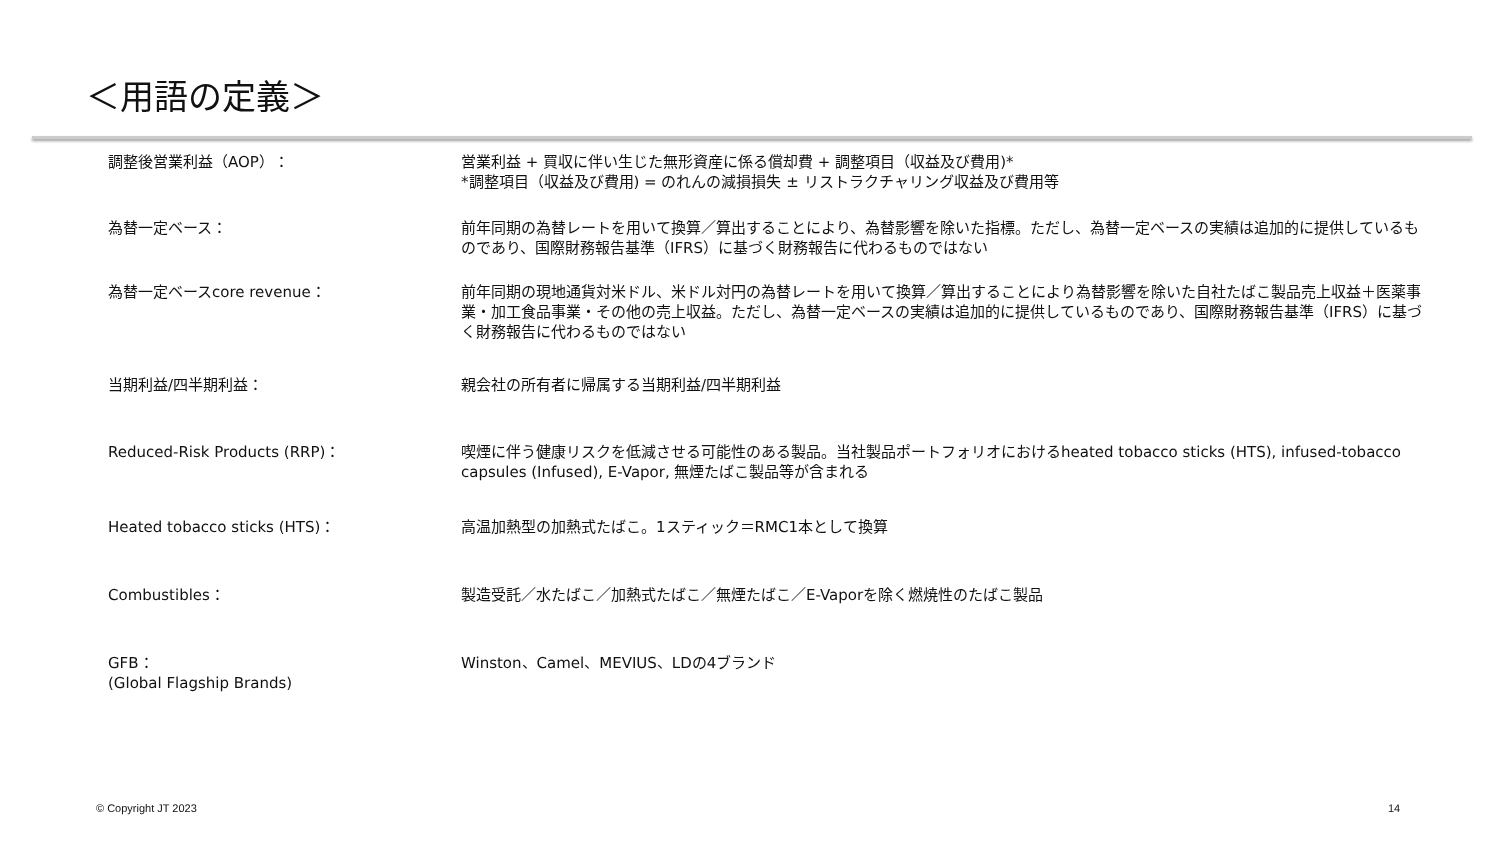＜用語の定義＞
| 調整後営業利益（AOP）： | 営業利益 + 買収に伴い生じた無形資産に係る償却費 + 調整項目（収益及び費用)* *調整項目（収益及び費用) = のれんの減損損失 ± リストラクチャリング収益及び費用等 |
| 為替一定ベース： | 前年同期の為替レートを用いて換算／算出することにより、為替影響を除いた指標。ただし、為替一定ベースの実績は追加的に提供しているものであり、国際財務報告基準（IFRS）に基づく財務報告に代わるものではない |
| 為替一定ベースcore revenue： | 前年同期の現地通貨対米ドル、米ドル対円の為替レートを用いて換算／算出することにより為替影響を除いた自社たばこ製品売上収益＋医薬事業・加工食品事業・その他の売上収益。ただし、為替一定ベースの実績は追加的に提供しているものであり、国際財務報告基準（IFRS）に基づく財務報告に代わるものではない |
| 当期利益/四半期利益： | 親会社の所有者に帰属する当期利益/四半期利益 |
| Reduced-Risk Products (RRP)： | 喫煙に伴う健康リスクを低減させる可能性のある製品。当社製品ポートフォリオにおけるheated tobacco sticks (HTS), infused-tobacco capsules (Infused), E-Vapor, 無煙たばこ製品等が含まれる |
| Heated tobacco sticks (HTS)： | 高温加熱型の加熱式たばこ。1スティック＝RMC1本として換算 |
| Combustibles： | 製造受託／水たばこ／加熱式たばこ／無煙たばこ／E-Vaporを除く燃焼性のたばこ製品 |
| GFB： (Global Flagship Brands) | Winston、Camel、MEVIUS、LDの4ブランド |
© Copyright JT 2023 14